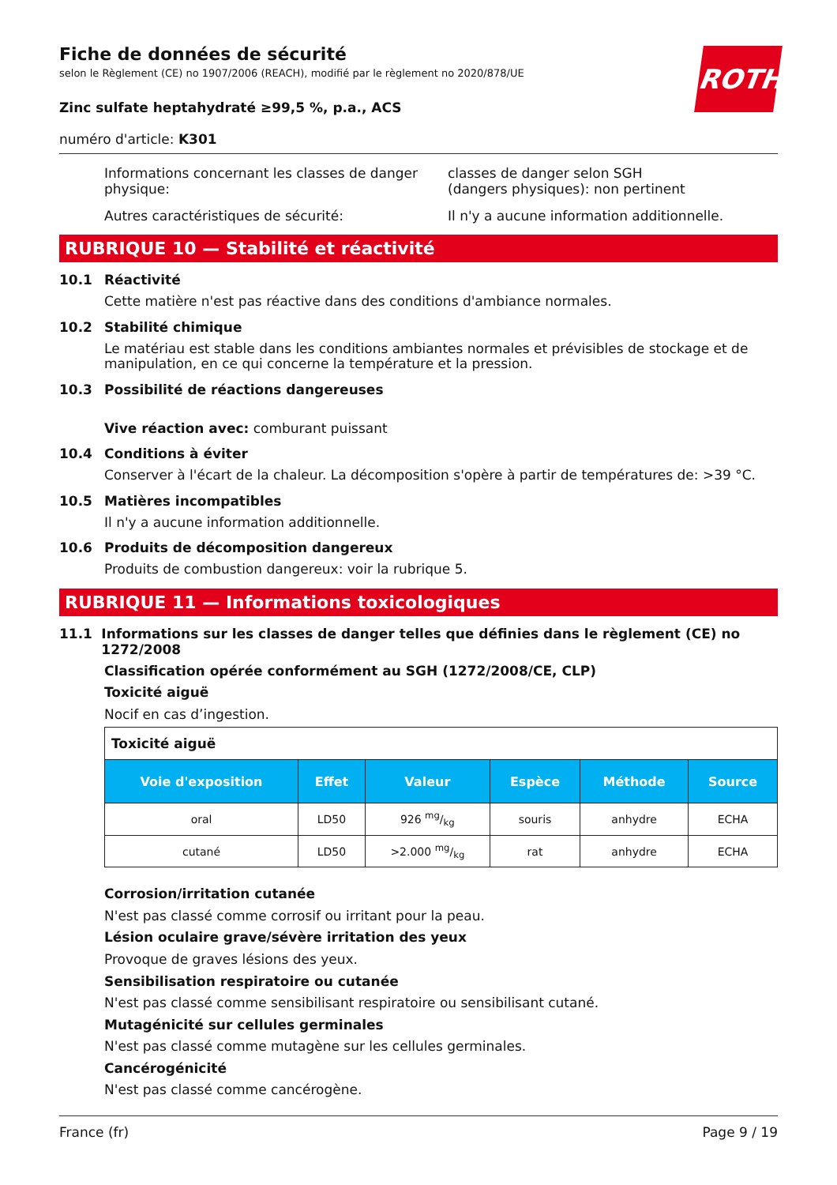ROTH
Fiche de données de sécurité
selon le Règlement (CE) no 1907/2006 (REACH), modifié par le règlement no 2020/878/UE
Zinc sulfate heptahydraté ≥99,5 %, p.a., ACS
numéro d'article: K301
Informations concernant les classes de danger physique:
classes de danger selon SGH
(dangers physiques): non pertinent
Autres caractéristiques de sécurité: Il n'y a aucune information additionnelle.
RUBRIQUE 10 — Stabilité et réactivité
10.1 Réactivité
Cette matière n'est pas réactive dans des conditions d'ambiance normales.
10.2 Stabilité chimique
Le matériau est stable dans les conditions ambiantes normales et prévisibles de stockage et de manipulation, en ce qui concerne la température et la pression.
10.3 Possibilité de réactions dangereuses
Vive réaction avec: comburant puissant
10.4 Conditions à éviter
Conserver à l'écart de la chaleur. La décomposition s'opère à partir de températures de: >39 °C.
10.5 Matières incompatibles
Il n'y a aucune information additionnelle.
10.6 Produits de décomposition dangereux
Produits de combustion dangereux: voir la rubrique 5.
RUBRIQUE 11 — Informations toxicologiques
11.1 Informations sur les classes de danger telles que définies dans le règlement (CE) no 1272/2008
Classification opérée conformément au SGH (1272/2008/CE, CLP)
Toxicité aiguë
Nocif en cas d’ingestion.
| Toxicité aiguë | | | | | |
| --- | --- | --- | --- | --- | --- |
| Voie d'exposition | Effet | Valeur | Espèce | Méthode | Source |
| oral | LD50 | 926 mg/kg | souris | anhydre | ECHA |
| cutané | LD50 | >2.000 mg/kg | rat | anhydre | ECHA |
Corrosion/irritation cutanée
N'est pas classé comme corrosif ou irritant pour la peau.
Lésion oculaire grave/sévère irritation des yeux
Provoque de graves lésions des yeux.
Sensibilisation respiratoire ou cutanée
N'est pas classé comme sensibilisant respiratoire ou sensibilisant cutané.
Mutagénicité sur cellules germinales
N'est pas classé comme mutagène sur les cellules germinales.
Cancérogénicité
N'est pas classé comme cancérogène.
France (fr) Page 9 / 19